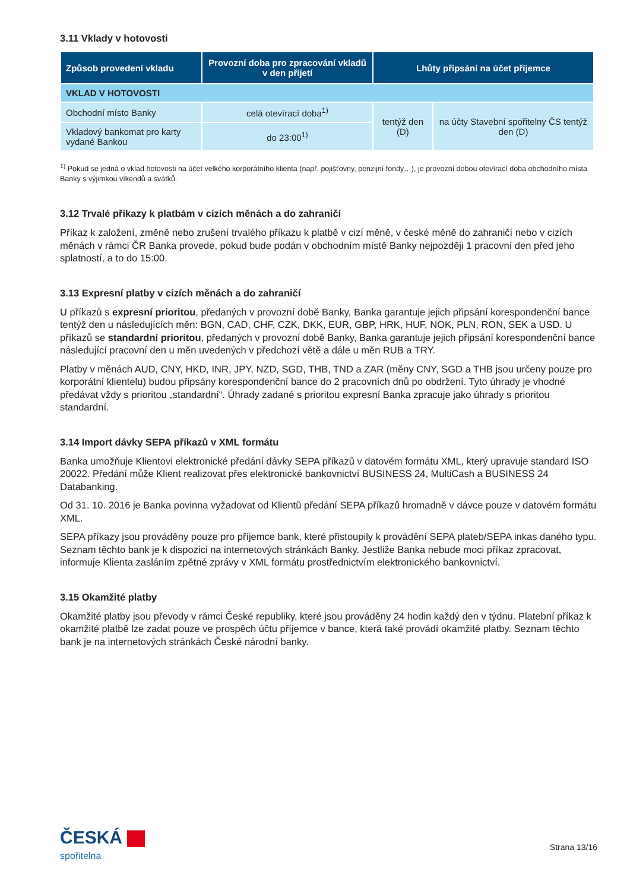3.11 Vklady v hotovosti
| Způsob provedení vkladu | Provozní doba pro zpracování vkladů v den přijetí | Lhůty připsání na účet příjemce | |
| --- | --- | --- | --- |
| VKLAD V HOTOVOSTI | | | |
| Obchodní místo Banky | celá otevírací doba<sup>1)</sup> | tentýž den (D) | na účty Stavební spořitelny ČS tentýž den (D) |
| Vkladový bankomat pro karty vydané Bankou | do 23:00<sup>1)</sup> | | |
<sup>1)</sup> Pokud se jedná o vklad hotovosti na účet velkého korporátního klienta (např. pojišťovny, penzijní fondy…), je provozní dobou otevírací doba obchodního místa Banky s výjimkou víkendů a svátků.
3.12 Trvalé příkazy k platbám v cizích měnách a do zahraničí
Příkaz k založení, změně nebo zrušení trvalého příkazu k platbě v cizí měně, v české měně do zahraničí nebo v cizích měnách v rámci ČR Banka provede, pokud bude podán v obchodním místě Banky nejpozději 1 pracovní den před jeho splatností, a to do 15:00.
3.13 Expresní platby v cizích měnách a do zahraničí
U příkazů s expresní prioritou, předaných v provozní době Banky, Banka garantuje jejich připsání korespondenční bance tentýž den u následujících měn: BGN, CAD, CHF, CZK, DKK, EUR, GBP, HRK, HUF, NOK, PLN, RON, SEK a USD. U příkazů se standardní prioritou, předaných v provozní době Banky, Banka garantuje jejich připsání korespondenční bance následující pracovní den u měn uvedených v předchozí větě a dále u měn RUB a TRY.
Platby v měnách AUD, CNY, HKD, INR, JPY, NZD, SGD, THB, TND a ZAR (měny CNY, SGD a THB jsou určeny pouze pro korporátní klientelu) budou připsány korespondenční bance do 2 pracovních dnů po obdržení. Tyto úhrady je vhodné předávat vždy s prioritou „standardní“. Úhrady zadané s prioritou expresní Banka zpracuje jako úhrady s prioritou standardní.
3.14 Import dávky SEPA příkazů v XML formátu
Banka umožňuje Klientovi elektronické předání dávky SEPA příkazů v datovém formátu XML, který upravuje standard ISO 20022. Předání může Klient realizovat přes elektronické bankovnictví BUSINESS 24, MultiCash a BUSINESS 24 Databanking.
Od 31. 10. 2016 je Banka povinna vyžadovat od Klientů předání SEPA příkazů hromadně v dávce pouze v datovém formátu XML.
SEPA příkazy jsou prováděny pouze pro příjemce bank, které přistoupily k provádění SEPA plateb/SEPA inkas daného typu. Seznam těchto bank je k dispozici na internetových stránkách Banky. Jestliže Banka nebude moci příkaz zpracovat, informuje Klienta zasláním zpětné zprávy v XML formátu prostřednictvím elektronického bankovnictví.
3.15 Okamžité platby
Okamžité platby jsou převody v rámci České republiky, které jsou prováděny 24 hodin každý den v týdnu. Platební příkaz k okamžité platbě lze zadat pouze ve prospěch účtu příjemce v bance, která také provádí okamžité platby. Seznam těchto bank je na internetových stránkách České národní banky.
ČESKÁ
spořitelna
Strana 13/16